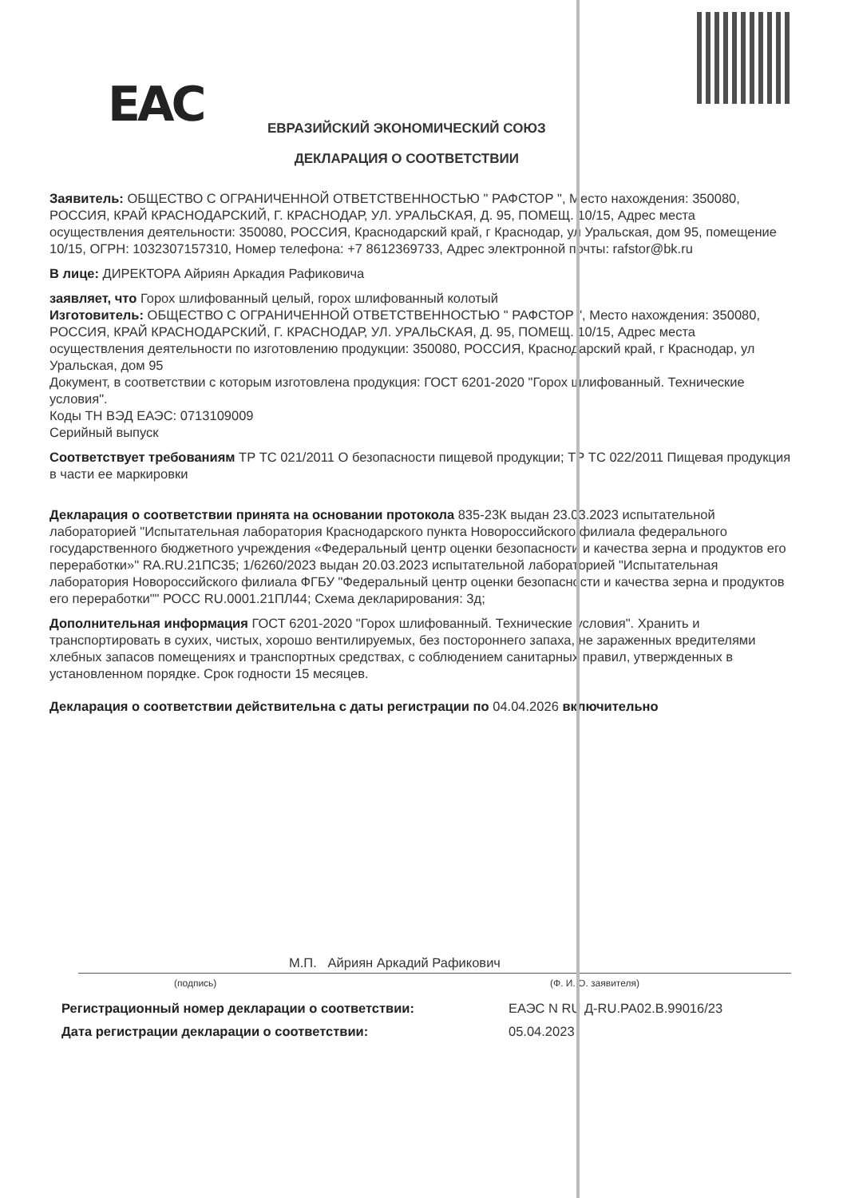EAC
ЕВРАЗИЙСКИЙ ЭКОНОМИЧЕСКИЙ СОЮЗ
ДЕКЛАРАЦИЯ О СООТВЕТСТВИИ
Заявитель: ОБЩЕСТВО С ОГРАНИЧЕННОЙ ОТВЕТСТВЕННОСТЬЮ " РАФСТОР ", Место нахождения: 350080, РОССИЯ, КРАЙ КРАСНОДАРСКИЙ, Г. КРАСНОДАР, УЛ. УРАЛЬСКАЯ, Д. 95, ПОМЕЩ. 10/15, Адрес места осуществления деятельности: 350080, РОССИЯ, Краснодарский край, г Краснодар, ул Уральская, дом 95, помещение 10/15, ОГРН: 1032307157310, Номер телефона: +7 8612369733, Адрес электронной почты: rafstor@bk.ru
В лице: ДИРЕКТОРА Айриян Аркадия Рафиковича
заявляет, что Горох шлифованный целый, горох шлифованный колотый
Изготовитель: ОБЩЕСТВО С ОГРАНИЧЕННОЙ ОТВЕТСТВЕННОСТЬЮ " РАФСТОР ", Место нахождения: 350080, РОССИЯ, КРАЙ КРАСНОДАРСКИЙ, Г. КРАСНОДАР, УЛ. УРАЛЬСКАЯ, Д. 95, ПОМЕЩ. 10/15, Адрес места осуществления деятельности по изготовлению продукции: 350080, РОССИЯ, Краснодарский край, г Краснодар, ул Уральская, дом 95
Документ, в соответствии с которым изготовлена продукция: ГОСТ 6201-2020 "Горох шлифованный. Технические условия".
Коды ТН ВЭД ЕАЭС: 0713109009
Серийный выпуск
Соответствует требованиям ТР ТС 021/2011 О безопасности пищевой продукции; ТР ТС 022/2011 Пищевая продукция в части ее маркировки
Декларация о соответствии принята на основании протокола 835-23К выдан 23.03.2023 испытательной лабораторией "Испытательная лаборатория Краснодарского пункта Новороссийского филиала федерального государственного бюджетного учреждения «Федеральный центр оценки безопасности и качества зерна и продуктов его переработки»" RA.RU.21ПС35; 1/6260/2023 выдан 20.03.2023 испытательной лабораторией "Испытательная лаборатория Новороссийского филиала ФГБУ "Федеральный центр оценки безопасности и качества зерна и продуктов его переработки"" РОСС RU.0001.21ПЛ44; Схема декларирования: 3д;
Дополнительная информация ГОСТ 6201-2020 "Горох шлифованный. Технические условия". Хранить и транспортировать в сухих, чистых, хорошо вентилируемых, без постороннего запаха, не зараженных вредителями хлебных запасов помещениях и транспортных средствах, с соблюдением санитарных правил, утвержденных в установленном порядке. Срок годности 15 месяцев.
Декларация о соответствии действительна с даты регистрации по 04.04.2026 включительно
М.П. Айриян Аркадий Рафикович
(подпись) (Ф. И. О. заявителя)
Регистрационный номер декларации о соответствии: ЕАЭС N RU Д-RU.PA02.B.99016/23 Дата регистрации декларации о соответствии: 05.04.2023